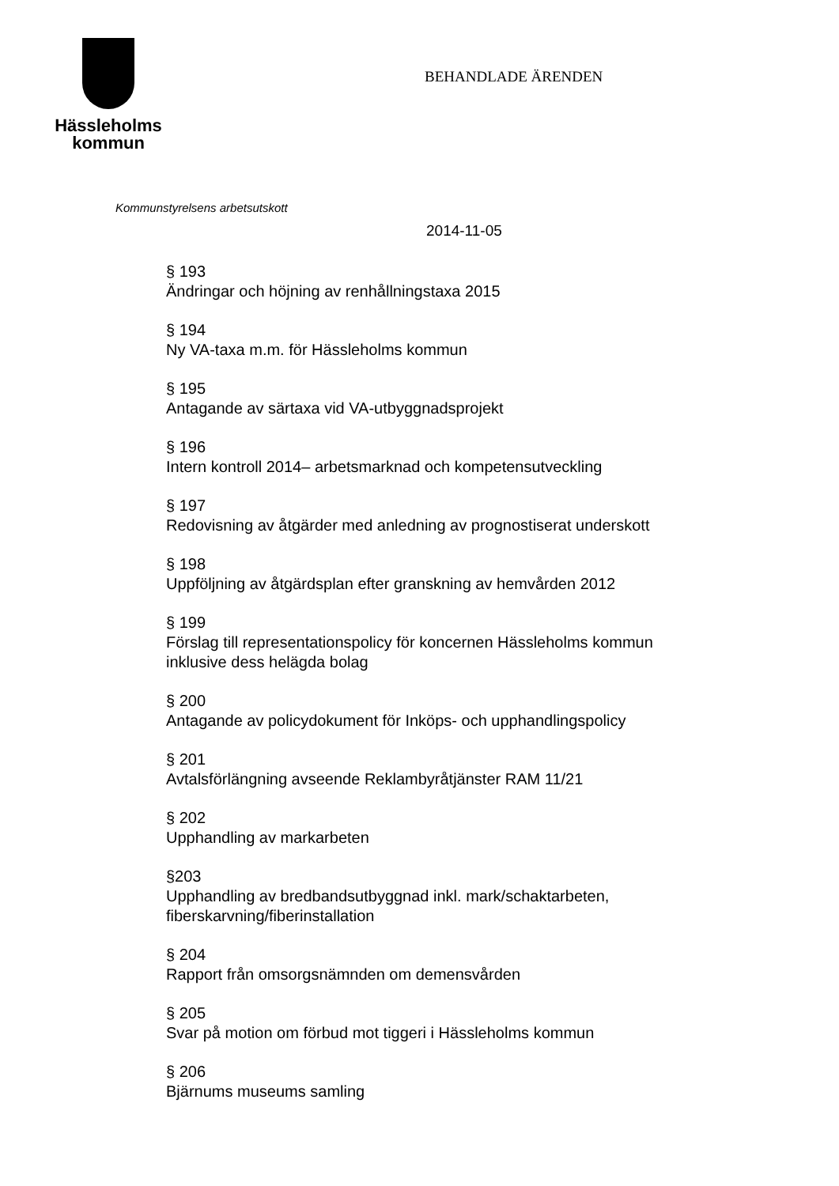Hässleholms
kommun
BEHANDLADE ÄRENDEN
Kommunstyrelsens arbetsutskott
2014-11-05
§ 193
Ändringar och höjning av renhållningstaxa 2015
§ 194
Ny VA-taxa m.m. för Hässleholms kommun
§ 195
Antagande av särtaxa vid VA-utbyggnadsprojekt
§ 196
Intern kontroll 2014– arbetsmarknad och kompetensutveckling
§ 197
Redovisning av åtgärder med anledning av prognostiserat underskott
§ 198
Uppföljning av åtgärdsplan efter granskning av hemvården 2012
§ 199
Förslag till representationspolicy för koncernen Hässleholms kommun
inklusive dess helägda bolag
§ 200
Antagande av policydokument för Inköps- och upphandlingspolicy
§ 201
Avtalsförlängning avseende Reklambyråtjänster RAM 11/21
§ 202
Upphandling av markarbeten
§203
Upphandling av bredbandsutbyggnad inkl. mark/schaktarbeten,
fiberskarvning/fiberinstallation
§ 204
Rapport från omsorgsnämnden om demensvården
§ 205
Svar på motion om förbud mot tiggeri i Hässleholms kommun
§ 206
Bjärnums museums samling